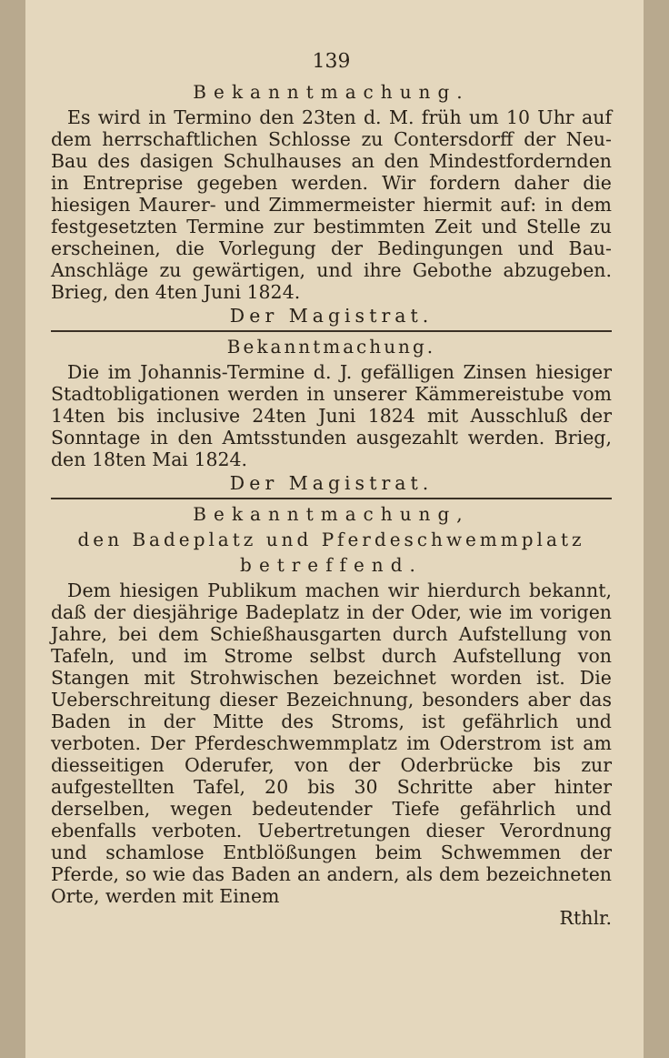139
Bekanntmachung.
Es wird in Termino den 23ten d. M. früh um 10 Uhr auf dem herrschaftlichen Schlosse zu Contersdorff der Neu-Bau des dasigen Schulhauses an den Mindestfordernden in Entreprise gegeben werden. Wir fordern daher die hiesigen Maurer- und Zimmermeister hiermit auf: in dem festgesetzten Termine zur bestimmten Zeit und Stelle zu erscheinen, die Vorlegung der Bedingungen und Bau-Anschläge zu gewärtigen, und ihre Gebothe abzugeben. Brieg, den 4ten Juni 1824.
Der Magistrat.
Bekanntmachung.
Die im Johannis-Termine d. J. gefälligen Zinsen hiesiger Stadtobligationen werden in unserer Kämmereistube vom 14ten bis inclusive 24ten Juni 1824 mit Ausschluß der Sonntage in den Amtsstunden ausgezahlt werden. Brieg, den 18ten Mai 1824.
Der Magistrat.
Bekanntmachung,
den Badeplatz und Pferdeschwemmplatz
betreffend.
Dem hiesigen Publikum machen wir hierdurch bekannt, daß der diesjährige Badeplatz in der Oder, wie im vorigen Jahre, bei dem Schießhausgarten durch Aufstellung von Tafeln, und im Strome selbst durch Aufstellung von Stangen mit Strohwischen bezeichnet worden ist. Die Ueberschreitung dieser Bezeichnung, besonders aber das Baden in der Mitte des Stroms, ist gefährlich und verboten. Der Pferdeschwemmplatz im Oderstrom ist am diesseitigen Oderufer, von der Oderbrücke bis zur aufgestellten Tafel, 20 bis 30 Schritte aber hinter derselben, wegen bedeutender Tiefe gefährlich und ebenfalls verboten. Uebertretungen dieser Verordnung und schamlose Entblößungen beim Schwemmen der Pferde, so wie das Baden an andern, als dem bezeichneten Orte, werden mit Einem
Rthlr.